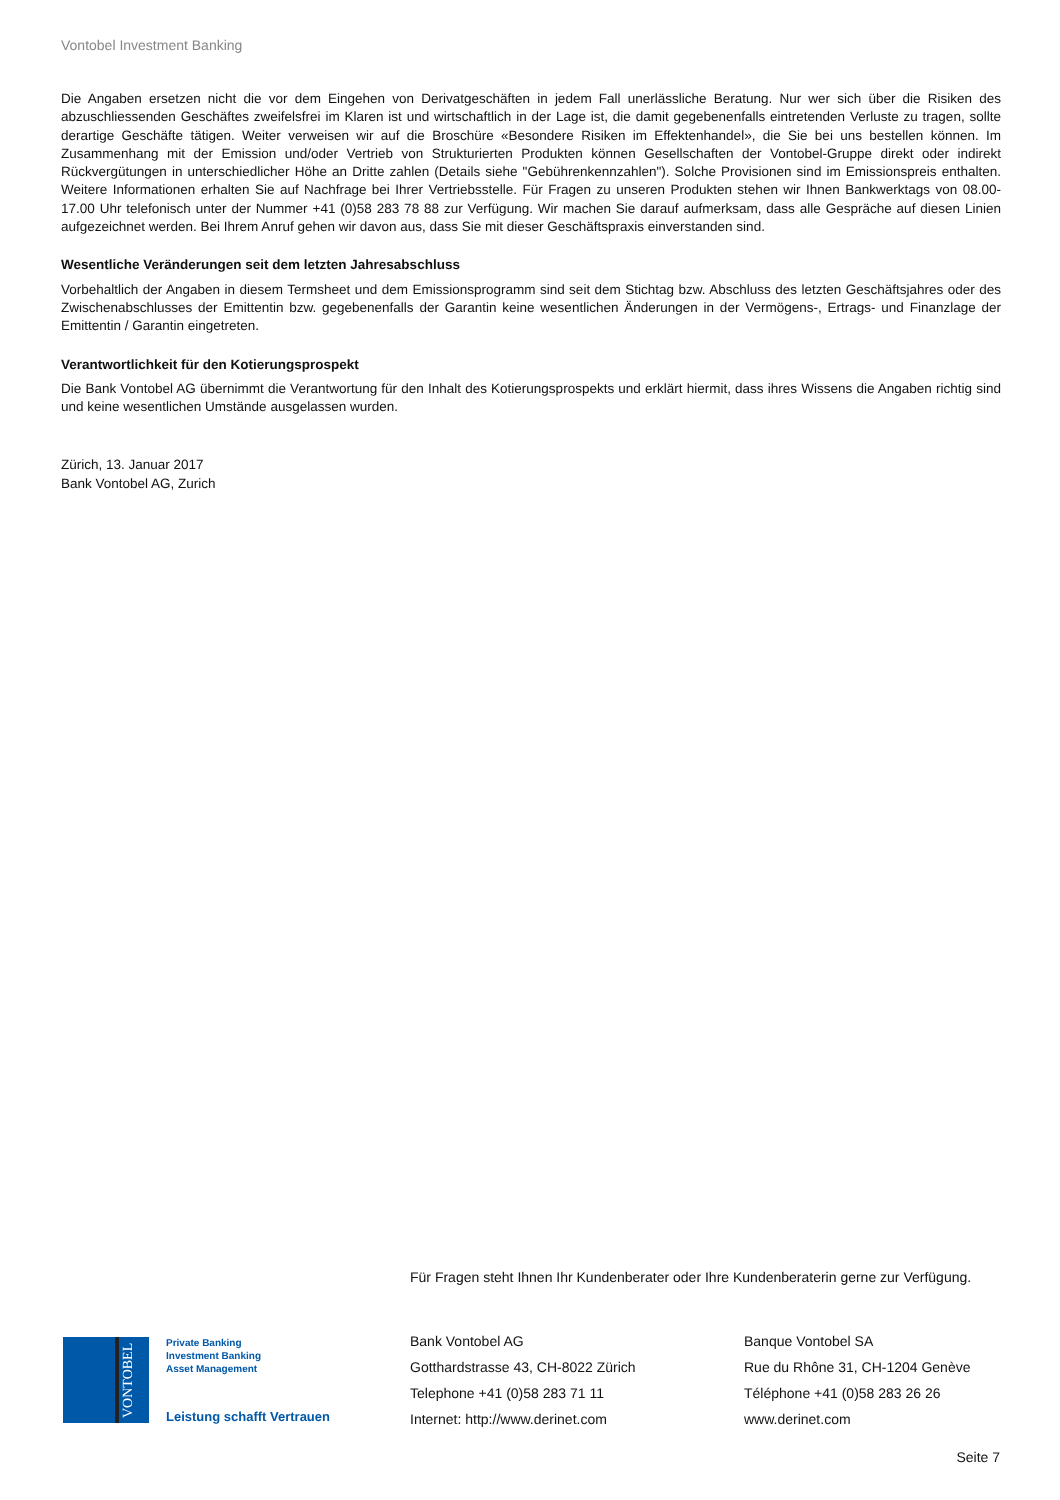Vontobel Investment Banking
Die Angaben ersetzen nicht die vor dem Eingehen von Derivatgeschäften in jedem Fall unerlässliche Beratung. Nur wer sich über die Risiken des abzuschliessenden Geschäftes zweifelsfrei im Klaren ist und wirtschaftlich in der Lage ist, die damit gegebenenfalls eintretenden Verluste zu tragen, sollte derartige Geschäfte tätigen. Weiter verweisen wir auf die Broschüre «Besondere Risiken im Effektenhandel», die Sie bei uns bestellen können. Im Zusammenhang mit der Emission und/oder Vertrieb von Strukturierten Produkten können Gesellschaften der Vontobel-Gruppe direkt oder indirekt Rückvergütungen in unterschiedlicher Höhe an Dritte zahlen (Details siehe "Gebührenkennzahlen"). Solche Provisionen sind im Emissionspreis enthalten. Weitere Informationen erhalten Sie auf Nachfrage bei Ihrer Vertriebsstelle. Für Fragen zu unseren Produkten stehen wir Ihnen Bankwerktags von 08.00-17.00 Uhr telefonisch unter der Nummer +41 (0)58 283 78 88 zur Verfügung. Wir machen Sie darauf aufmerksam, dass alle Gespräche auf diesen Linien aufgezeichnet werden. Bei Ihrem Anruf gehen wir davon aus, dass Sie mit dieser Geschäftspraxis einverstanden sind.
Wesentliche Veränderungen seit dem letzten Jahresabschluss
Vorbehaltlich der Angaben in diesem Termsheet und dem Emissionsprogramm sind seit dem Stichtag bzw. Abschluss des letzten Geschäftsjahres oder des Zwischenabschlusses der Emittentin bzw. gegebenenfalls der Garantin keine wesentlichen Änderungen in der Vermögens-, Ertrags- und Finanzlage der Emittentin / Garantin eingetreten.
Verantwortlichkeit für den Kotierungsprospekt
Die Bank Vontobel AG übernimmt die Verantwortung für den Inhalt des Kotierungsprospekts und erklärt hiermit, dass ihres Wissens die Angaben richtig sind und keine wesentlichen Umstände ausgelassen wurden.
Zürich, 13. Januar 2017
Bank Vontobel AG, Zurich
Für Fragen steht Ihnen Ihr Kundenberater oder Ihre Kundenberaterin gerne zur Verfügung.
VONTOBEL
Private Banking
Investment Banking
Asset Management
Leistung schafft Vertrauen
Bank Vontobel AG
Gotthardstrasse 43, CH-8022 Zürich
Telephone +41 (0)58 283 71 11
Internet: http://www.derinet.com
Banque Vontobel SA
Rue du Rhône 31, CH-1204 Genève
Téléphone +41 (0)58 283 26 26
www.derinet.com
Seite 7